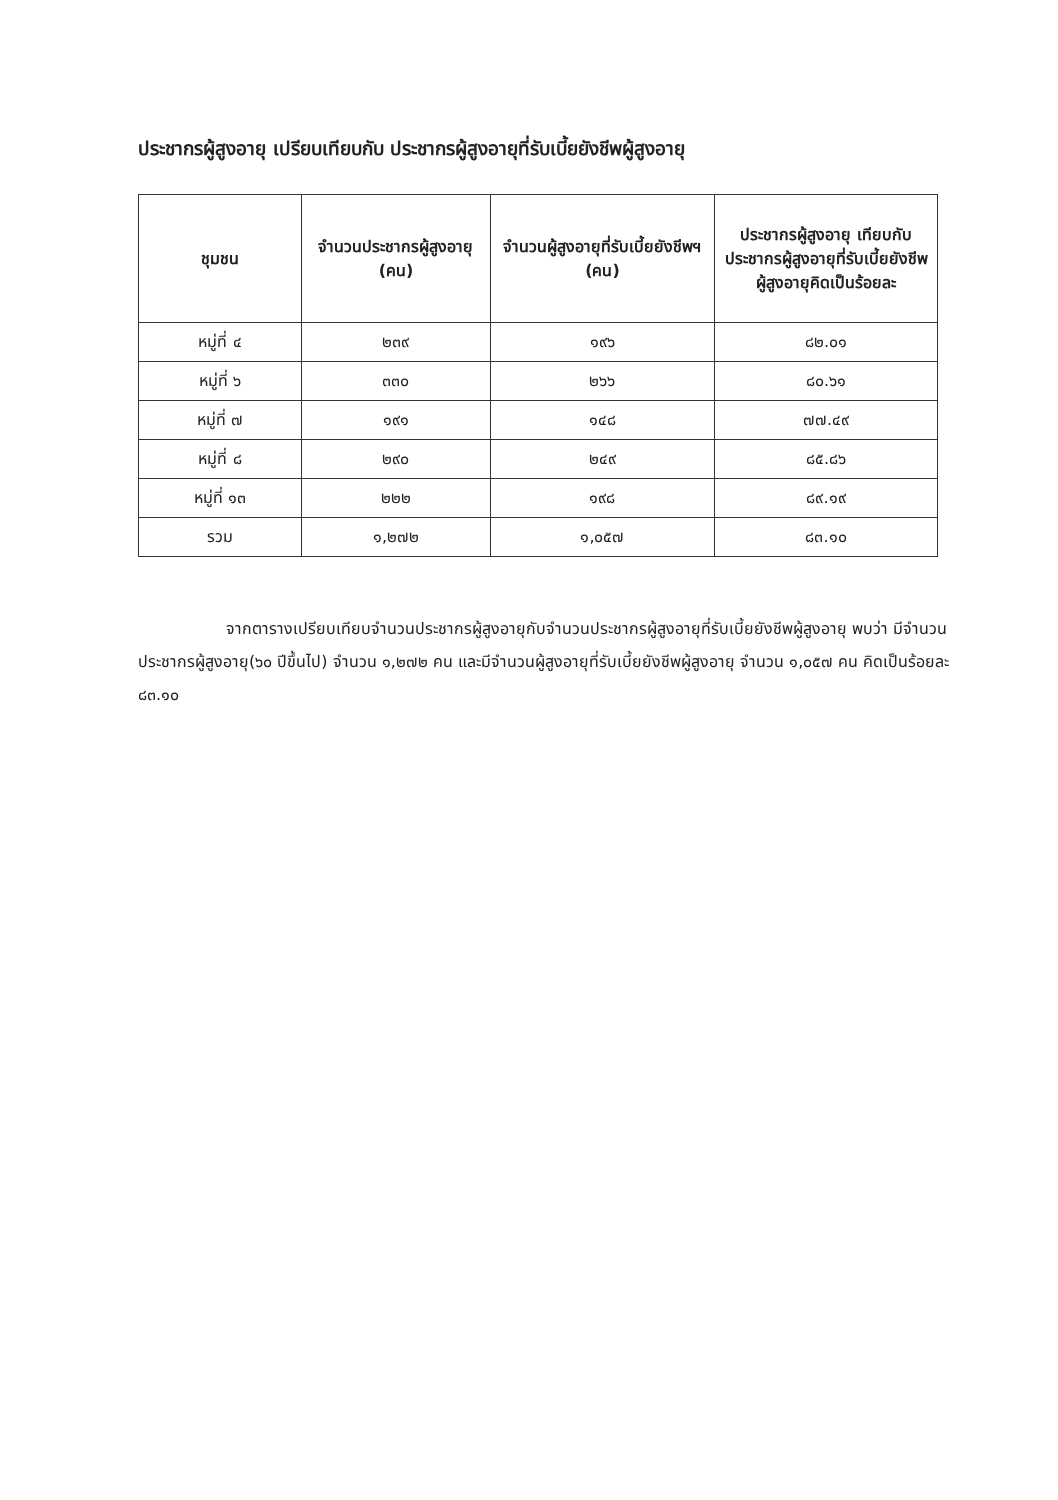ประชากรผู้สูงอายุ เปรียบเทียบกับ ประชากรผู้สูงอายุที่รับเบี้ยยังชีพผู้สูงอายุ
| ชุมชน | จำนวนประชากรผู้สูงอายุ (คน) | จำนวนผู้สูงอายุที่รับเบี้ยยังชีพฯ (คน) | ประชากรผู้สูงอายุ เทียบกับ ประชากรผู้สูงอายุที่รับเบี้ยยังชีพผู้สูงอายุคิดเป็นร้อยละ |
| --- | --- | --- | --- |
| หมู่ที่ ๔ | ๒๓๙ | ๑๙๖ | ๘๒.๐๑ |
| หมู่ที่ ๖ | ๓๓๐ | ๒๖๖ | ๘๐.๖๑ |
| หมู่ที่ ๗ | ๑๙๑ | ๑๔๘ | ๗๗.๔๙ |
| หมู่ที่ ๘ | ๒๙๐ | ๒๔๙ | ๘๕.๘๖ |
| หมู่ที่ ๑๓ | ๒๒๒ | ๑๙๘ | ๘๙.๑๙ |
| รวม | ๑,๒๗๒ | ๑,๐๕๗ | ๘๓.๑๐ |
จากตารางเปรียบเทียบจำนวนประชากรผู้สูงอายุกับจำนวนประชากรผู้สูงอายุที่รับเบี้ยยังชีพผู้สูงอายุ พบว่า มีจำนวนประชากรผู้สูงอายุ(๖๐ ปีขึ้นไป) จำนวน ๑,๒๗๒ คน และมีจำนวนผู้สูงอายุที่รับเบี้ยยังชีพผู้สูงอายุ จำนวน ๑,๐๕๗ คน คิดเป็นร้อยละ ๘๓.๑๐